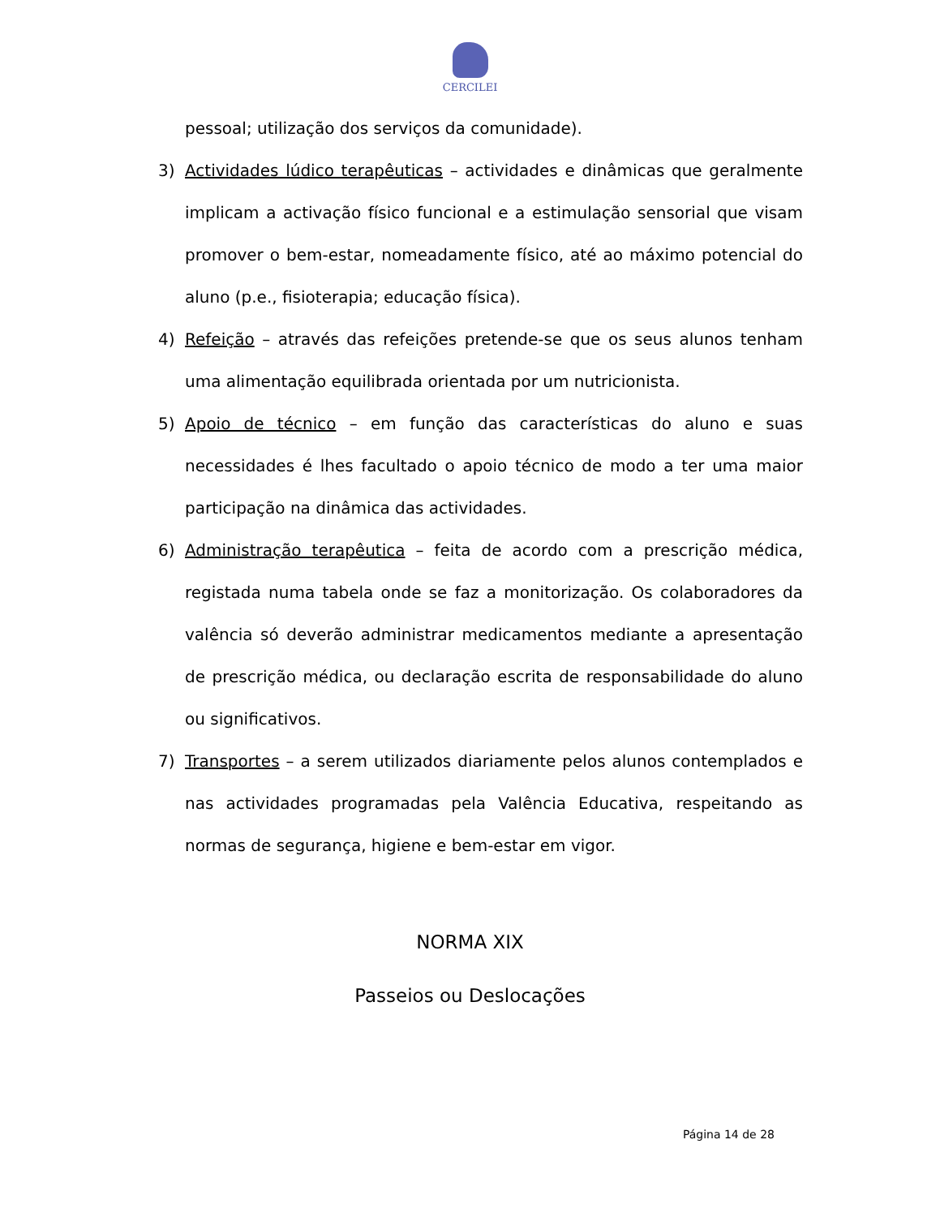CERCILEI
pessoal; utilização dos serviços da comunidade).
3) Actividades lúdico terapêuticas – actividades e dinâmicas que geralmente implicam a activação físico funcional e a estimulação sensorial que visam promover o bem-estar, nomeadamente físico, até ao máximo potencial do aluno (p.e., fisioterapia; educação física).
4) Refeição – através das refeições pretende-se que os seus alunos tenham uma alimentação equilibrada orientada por um nutricionista.
5) Apoio de técnico – em função das características do aluno e suas necessidades é lhes facultado o apoio técnico de modo a ter uma maior participação na dinâmica das actividades.
6) Administração terapêutica – feita de acordo com a prescrição médica, registada numa tabela onde se faz a monitorização. Os colaboradores da valência só deverão administrar medicamentos mediante a apresentação de prescrição médica, ou declaração escrita de responsabilidade do aluno ou significativos.
7) Transportes – a serem utilizados diariamente pelos alunos contemplados e nas actividades programadas pela Valência Educativa, respeitando as normas de segurança, higiene e bem-estar em vigor.
NORMA XIX
Passeios ou Deslocações
Página 14 de 28